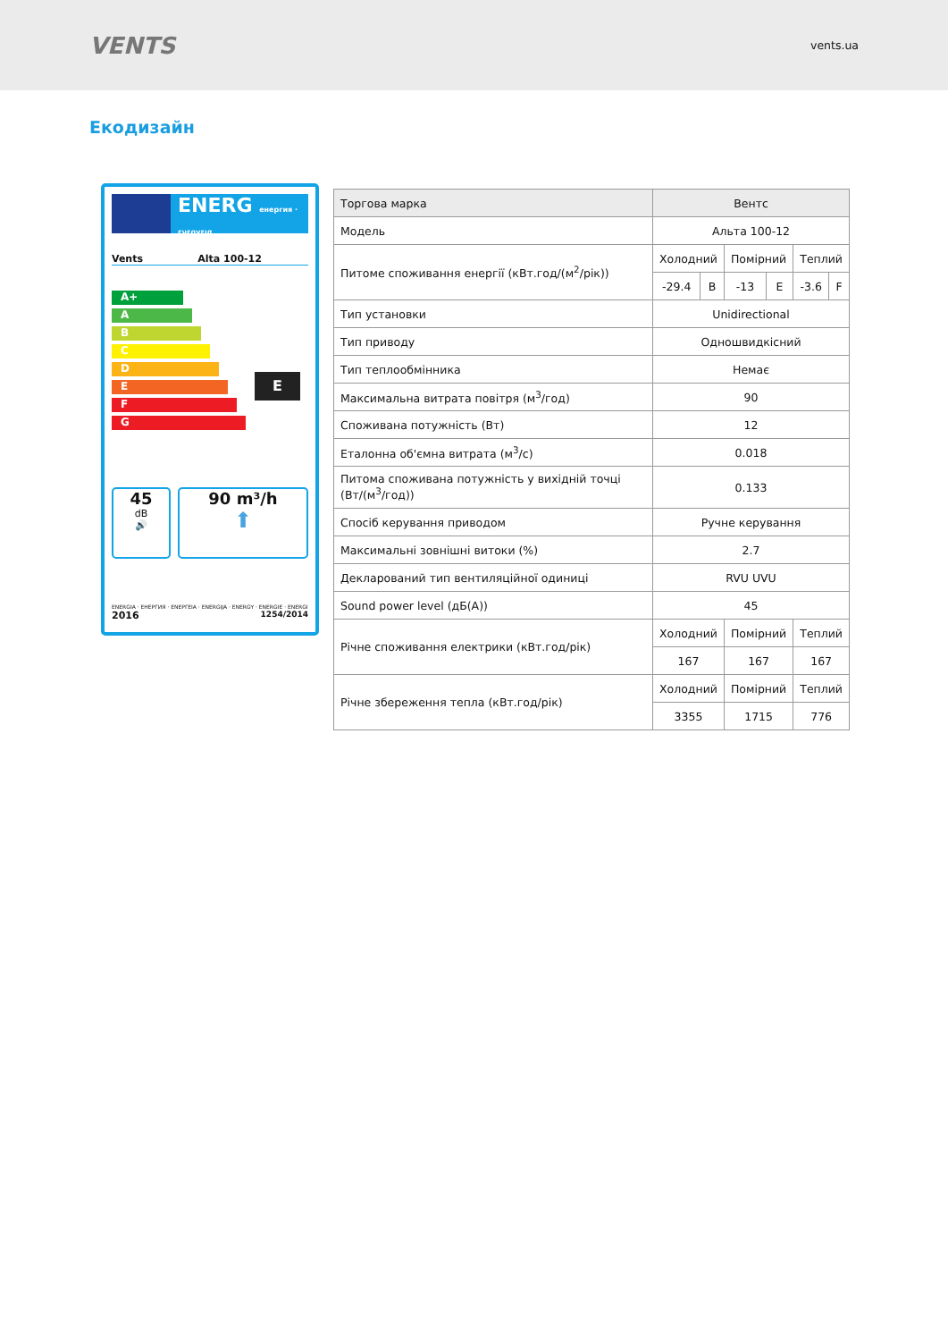VENTS
vents.ua
Екодизайн
ENERG енергия · ενεργεια
Vents Alta 100-12
A+
A
B
C
D
E
F
G
E
45
dB
🔊
90 m³/h
⬆
ENERGIA · ЕНЕРГИЯ · ΕΝΕΡΓΕΙΑ · ENERGIJA · ENERGY · ENERGIE · ENERGI
2016 1254/2014
| Торгова марка | Вентс | | | | | |
| Модель | Альта 100-12 | | | | | |
| Питоме споживання енергії (кВт.год/(м<sup>2</sup>/рік)) | Холодний | | Помірний | | Теплий | |
| | -29.4 | B | -13 | E | -3.6 | F |
| Тип установки | Unidirectional | | | | | |
| Тип приводу | Одношвидкісний | | | | | |
| Тип теплообмінника | Немає | | | | | |
| Максимальна витрата повітря (м<sup>3</sup>/год) | 90 | | | | | |
| Споживана потужність (Вт) | 12 | | | | | |
| Еталонна об'ємна витрата (м<sup>3</sup>/с) | 0.018 | | | | | |
| Питома споживана потужність у вихідній точці (Вт/(м<sup>3</sup>/год)) | 0.133 | | | | | |
| Спосіб керування приводом | Ручне керування | | | | | |
| Максимальні зовнішні витоки (%) | 2.7 | | | | | |
| Декларований тип вентиляційної одиниці | RVU UVU | | | | | |
| Sound power level (дБ(A)) | 45 | | | | | |
| Річне споживання електрики (кВт.год/рік) | Холодний | | Помірний | | Теплий | |
| | 167 | | 167 | | 167 | |
| Річне збереження тепла (кВт.год/рік) | Холодний | | Помірний | | Теплий | |
| | 3355 | | 1715 | | 776 | |